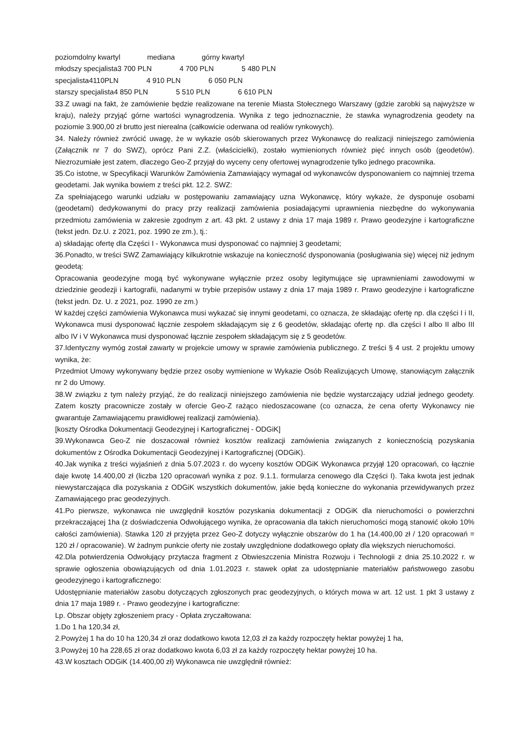poziomdolny kwartyl mediana górny kwartyl
młodszy specjalista3 700 PLN 4 700 PLN 5 480 PLN
specjalista4110PLN 4 910 PLN 6 050 PLN
starszy specjalista4 850 PLN 5 510 PLN 6 610 PLN
33.Z uwagi na fakt, że zamówienie będzie realizowane na terenie Miasta Stołecznego Warszawy (gdzie zarobki są najwyższe w kraju), należy przyjąć górne wartości wynagrodzenia. Wynika z tego jednoznacznie, że stawka wynagrodzenia geodety na poziomie 3.900,00 zł brutto jest nierealna (całkowicie oderwana od realiów rynkowych).
34. Należy również zwrócić uwagę, że w wykazie osób skierowanych przez Wykonawcę do realizacji niniejszego zamówienia (Załącznik nr 7 do SWZ), oprócz Pani Z.Z. (właścicielki), zostało wymienionych również pięć innych osób (geodetów). Niezrozumiałe jest zatem, dlaczego Geo-Z przyjął do wyceny ceny ofertowej wynagrodzenie tylko jednego pracownika.
35.Co istotne, w Specyfikacji Warunków Zamówienia Zamawiający wymagał od wykonawców dysponowaniem co najmniej trzema geodetami. Jak wynika bowiem z treści pkt. 12.2. SWZ:
Za spełniającego warunki udziału w postępowaniu zamawiający uzna Wykonawcę, który wykaże, że dysponuje osobami (geodetami) dedykowanymi do pracy przy realizacji zamówienia posiadającymi uprawnienia niezbędne do wykonywania przedmiotu zamówienia w zakresie zgodnym z art. 43 pkt. 2 ustawy z dnia 17 maja 1989 r. Prawo geodezyjne i kartograficzne (tekst jedn. Dz.U. z 2021, poz. 1990 ze zm.), tj.:
a) składając ofertę dla Części I - Wykonawca musi dysponować co najmniej 3 geodetami;
36.Ponadto, w treści SWZ Zamawiający kilkukrotnie wskazuje na konieczność dysponowania (posługiwania się) więcej niż jednym geodetą:
Opracowania geodezyjne mogą być wykonywane wyłącznie przez osoby legitymujące się uprawnieniami zawodowymi w dziedzinie geodezji i kartografii, nadanymi w trybie przepisów ustawy z dnia 17 maja 1989 r. Prawo geodezyjne i kartograficzne (tekst jedn. Dz. U. z 2021, poz. 1990 ze zm.)
W każdej części zamówienia Wykonawca musi wykazać się innymi geodetami, co oznacza, że składając ofertę np. dla części I i II, Wykonawca musi dysponować łącznie zespołem składającym się z 6 geodetów, składając ofertę np. dla części I albo II albo III albo IV i V Wykonawca musi dysponować łącznie zespołem składającym się z 5 geodetów.
37.Identyczny wymóg został zawarty w projekcie umowy w sprawie zamówienia publicznego. Z treści § 4 ust. 2 projektu umowy wynika, że:
Przedmiot Umowy wykonywany będzie przez osoby wymienione w Wykazie Osób Realizujących Umowę, stanowiącym załącznik nr 2 do Umowy.
38.W związku z tym należy przyjąć, że do realizacji niniejszego zamówienia nie będzie wystarczający udział jednego geodety. Zatem koszty pracownicze zostały w ofercie Geo-Z rażąco niedoszacowane (co oznacza, że cena oferty Wykonawcy nie gwarantuje Zamawiającemu prawidłowej realizacji zamówienia).
[koszty Ośrodka Dokumentacji Geodezyjnej i Kartograficznej - ODGiK]
39.Wykonawca Geo-Z nie doszacował również kosztów realizacji zamówienia związanych z koniecznością pozyskania dokumentów z Ośrodka Dokumentacji Geodezyjnej i Kartograficznej (ODGiK).
40.Jak wynika z treści wyjaśnień z dnia 5.07.2023 r. do wyceny kosztów ODGiK Wykonawca przyjął 120 opracowań, co łącznie daje kwotę 14.400,00 zł (liczba 120 opracowań wynika z poz. 9.1.1. formularza cenowego dla Części I). Taka kwota jest jednak niewystarczająca dla pozyskania z ODGiK wszystkich dokumentów, jakie będą konieczne do wykonania przewidywanych przez Zamawiającego prac geodezyjnych.
41.Po pierwsze, wykonawca nie uwzględnił kosztów pozyskania dokumentacji z ODGiK dla nieruchomości o powierzchni przekraczającej 1ha (z doświadczenia Odwołującego wynika, że opracowania dla takich nieruchomości mogą stanowić około 10% całości zamówienia). Stawka 120 zł przyjęta przez Geo-Z dotyczy wyłącznie obszarów do 1 ha (14.400,00 zł / 120 opracowań = 120 zł / opracowanie). W żadnym punkcie oferty nie zostały uwzględnione dodatkowego opłaty dla większych nieruchomości.
42.Dla potwierdzenia Odwołujący przytacza fragment z Obwieszczenia Ministra Rozwoju i Technologii z dnia 25.10.2022 r. w sprawie ogłoszenia obowiązujących od dnia 1.01.2023 r. stawek opłat za udostępnianie materiałów państwowego zasobu geodezyjnego i kartograficznego:
Udostępnianie materiałów zasobu dotyczących zgłoszonych prac geodezyjnych, o których mowa w art. 12 ust. 1 pkt 3 ustawy z dnia 17 maja 1989 r. - Prawo geodezyjne i kartograficzne:
Lp. Obszar objęty zgłoszeniem pracy - Opłata zryczałtowana:
1.Do 1 ha 120,34 zł,
2.Powyżej 1 ha do 10 ha 120,34 zł oraz dodatkowo kwota 12,03 zł za każdy rozpoczęty hektar powyżej 1 ha,
3.Powyżej 10 ha 228,65 zł oraz dodatkowo kwota 6,03 zł za każdy rozpoczęty hektar powyżej 10 ha.
43.W kosztach ODGiK (14.400,00 zł) Wykonawca nie uwzględnił również: